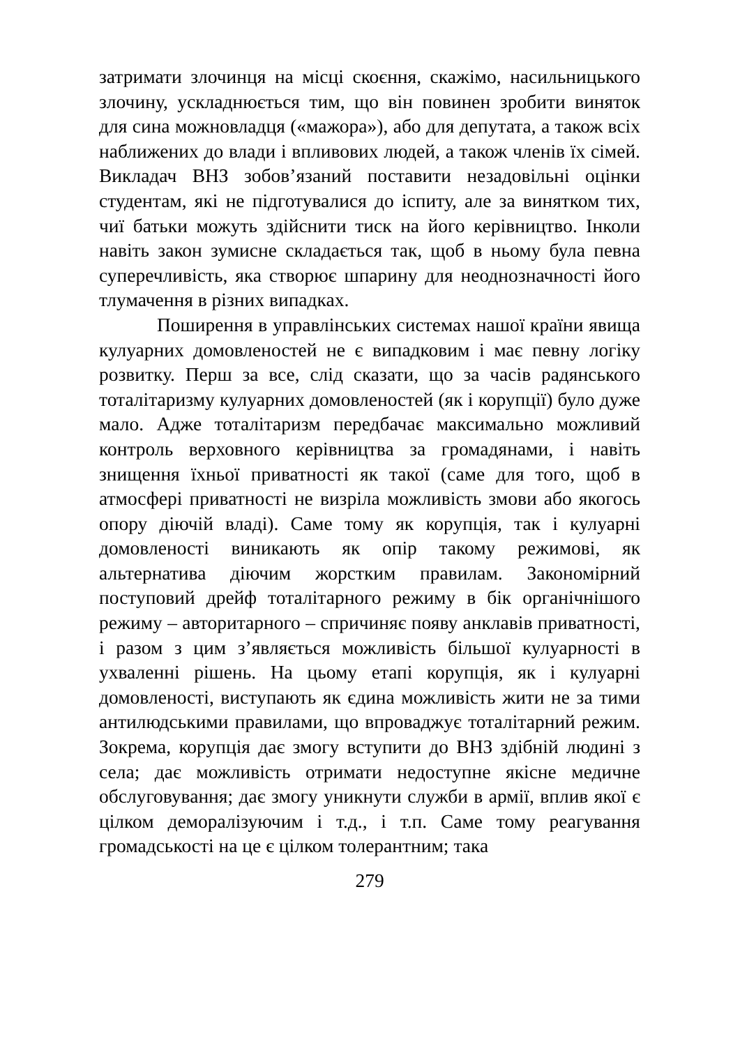затримати злочинця на місці скоєння, скажімо, насильницького злочину, ускладнюється тим, що він повинен зробити виняток для сина можновладця («мажора»), або для депутата, а також всіх наближених до влади і впливових людей, а також членів їх сімей. Викладач ВНЗ зобов’язаний поставити незадовільні оцінки студентам, які не підготувалися до іспиту, але за винятком тих, чиї батьки можуть здійснити тиск на його керівництво. Інколи навіть закон зумисне складається так, щоб в ньому була певна суперечливість, яка створює шпарину для неоднозначності його тлумачення в різних випадках.
Поширення в управлінських системах нашої країни явища кулуарних домовленостей не є випадковим і має певну логіку розвитку. Перш за все, слід сказати, що за часів радянського тоталітаризму кулуарних домовленостей (як і корупції) було дуже мало. Адже тоталітаризм передбачає максимально можливий контроль верховного керівництва за громадянами, і навіть знищення їхньої приватності як такої (саме для того, щоб в атмосфері приватності не визріла можливість змови або якогось опору діючій владі). Саме тому як корупція, так і кулуарні домовленості виникають як опір такому режимові, як альтернатива діючим жорстким правилам. Закономірний поступовий дрейф тоталітарного режиму в бік органічнішого режиму – авторитарного – спричиняє появу анклавів приватності, і разом з цим з’являється можливість більшої кулуарності в ухваленні рішень. На цьому етапі корупція, як і кулуарні домовленості, виступають як єдина можливість жити не за тими антилюдськими правилами, що впроваджує тоталітарний режим. Зокрема, корупція дає змогу вступити до ВНЗ здібній людині з села; дає можливість отримати недоступне якісне медичне обслуговування; дає змогу уникнути служби в армії, вплив якої є цілком деморалізуючим і т.д., і т.п. Саме тому реагування громадськості на це є цілком толерантним; така
279